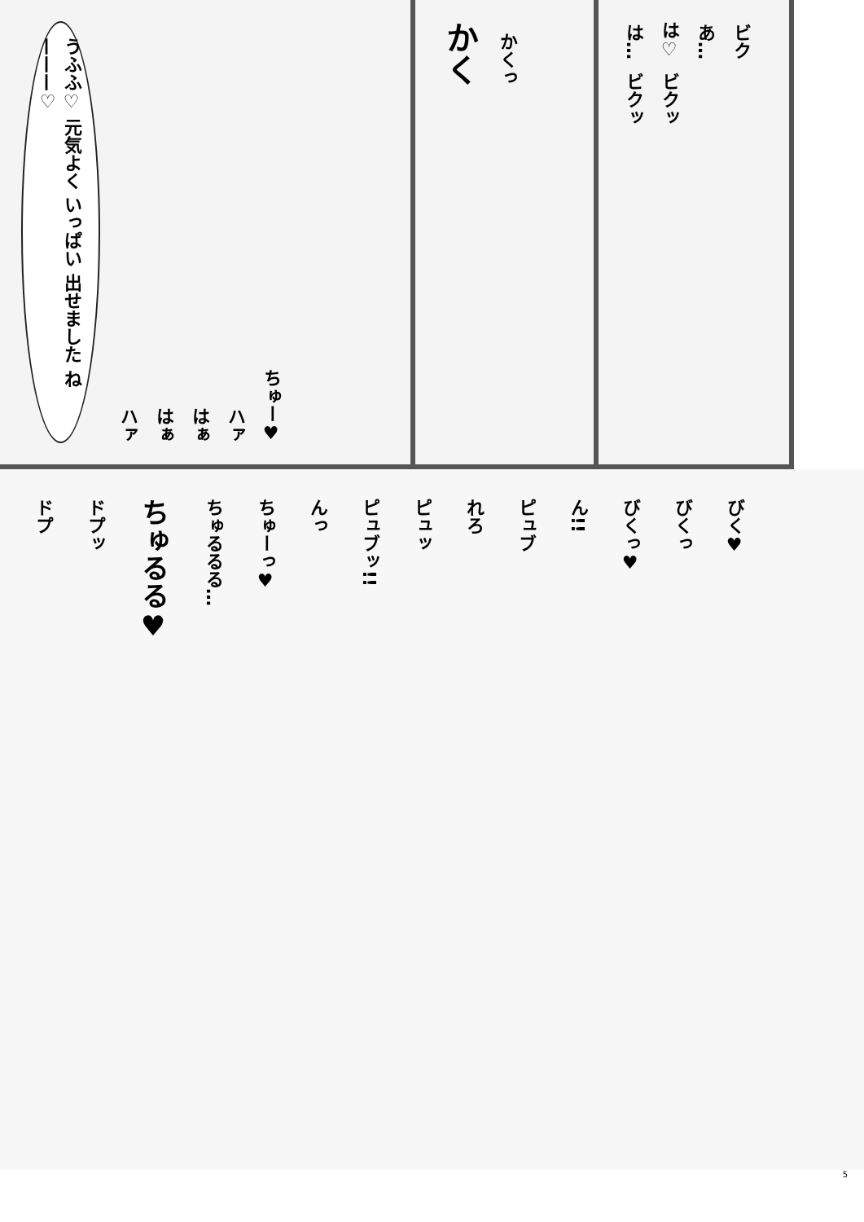うふふ♡ 元気よく いっぱい 出せました ね———♡
ハァ はぁ はぁ ハァ ちゅー♥
かく かくっ
は… は♡ あ… ビク ビクッ ビクッ
ドプ ドプッ ちゅるる♥ ちゅるるる… ちゅーっ♥ んっ ピュブッ!! ピュッ れろ ピュブ ん!! びくっ♥ びくっ びく♥
5